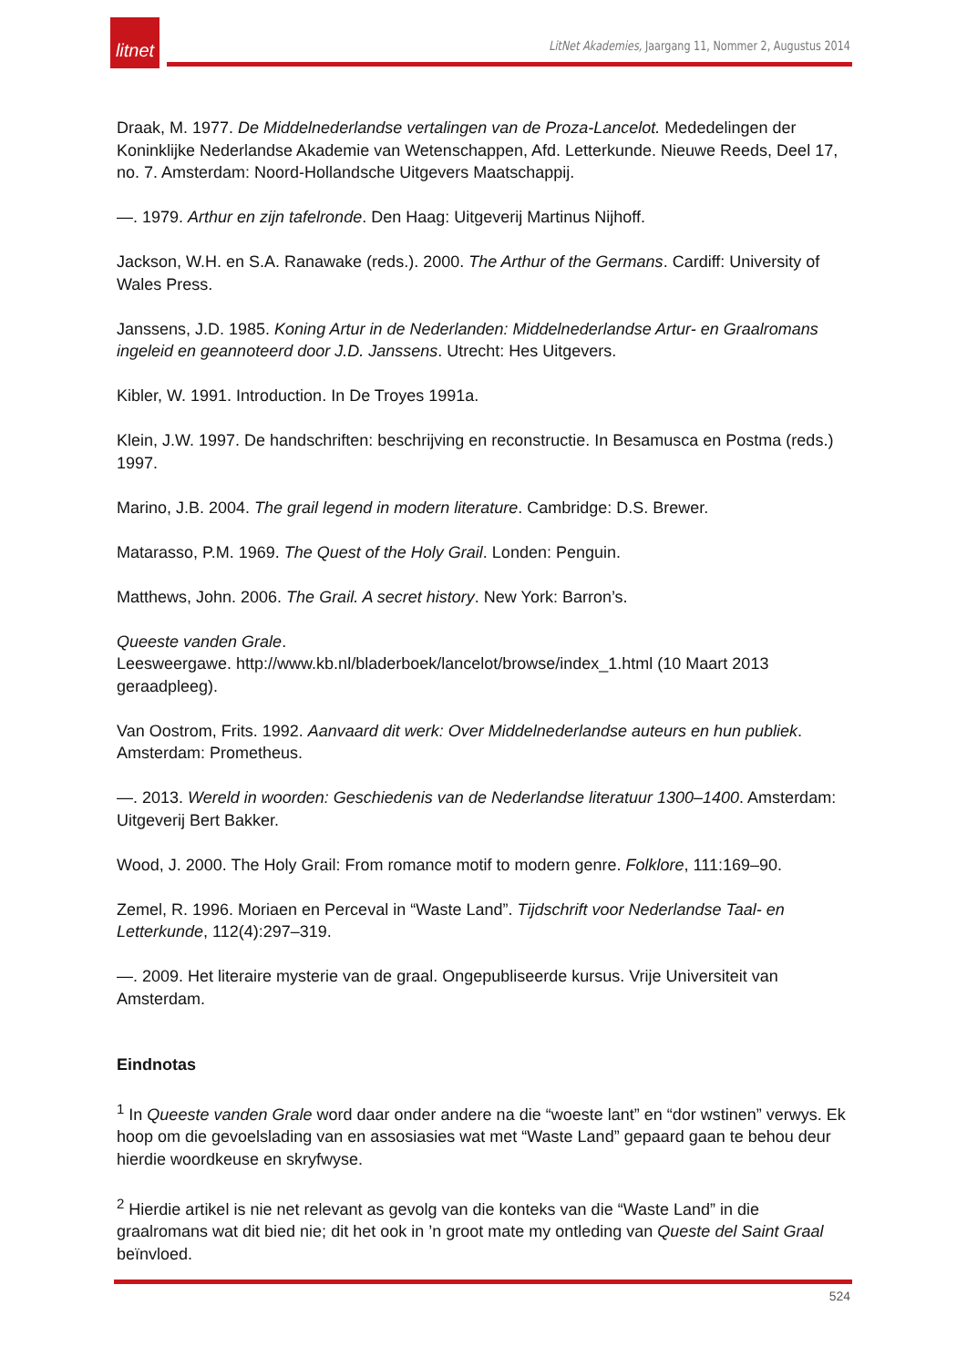litnet
LitNet Akademies, Jaargang 11, Nommer 2, Augustus 2014
Draak, M. 1977. De Middelnederlandse vertalingen van de Proza-Lancelot. Mededelingen der Koninklijke Nederlandse Akademie van Wetenschappen, Afd. Letterkunde. Nieuwe Reeds, Deel 17, no. 7. Amsterdam: Noord-Hollandsche Uitgevers Maatschappij.
—. 1979. Arthur en zijn tafelronde. Den Haag: Uitgeverij Martinus Nijhoff.
Jackson, W.H. en S.A. Ranawake (reds.). 2000. The Arthur of the Germans. Cardiff: University of Wales Press.
Janssens, J.D. 1985. Koning Artur in de Nederlanden: Middelnederlandse Artur- en Graalromans ingeleid en geannoteerd door J.D. Janssens. Utrecht: Hes Uitgevers.
Kibler, W. 1991. Introduction. In De Troyes 1991a.
Klein, J.W. 1997. De handschriften: beschrijving en reconstructie. In Besamusca en Postma (reds.) 1997.
Marino, J.B. 2004. The grail legend in modern literature. Cambridge: D.S. Brewer.
Matarasso, P.M. 1969. The Quest of the Holy Grail. Londen: Penguin.
Matthews, John. 2006. The Grail. A secret history. New York: Barron’s.
Queeste vanden Grale.
Leesweergawe. http://www.kb.nl/bladerboek/lancelot/browse/index_1.html (10 Maart 2013 geraadpleeg).
Van Oostrom, Frits. 1992. Aanvaard dit werk: Over Middelnederlandse auteurs en hun publiek. Amsterdam: Prometheus.
—. 2013. Wereld in woorden: Geschiedenis van de Nederlandse literatuur 1300–1400. Amsterdam: Uitgeverij Bert Bakker.
Wood, J. 2000. The Holy Grail: From romance motif to modern genre. Folklore, 111:169–90.
Zemel, R. 1996. Moriaen en Perceval in “Waste Land”. Tijdschrift voor Nederlandse Taal- en Letterkunde, 112(4):297–319.
—. 2009. Het literaire mysterie van de graal. Ongepubliseerde kursus. Vrije Universiteit van Amsterdam.
Eindnotas
<sup>1</sup> In Queeste vanden Grale word daar onder andere na die “woeste lant” en “dor wstinen” verwys. Ek hoop om die gevoelslading van en assosiasies wat met “Waste Land” gepaard gaan te behou deur hierdie woordkeuse en skryfwyse.
<sup>2</sup> Hierdie artikel is nie net relevant as gevolg van die konteks van die “Waste Land” in die graalromans wat dit bied nie; dit het ook in ’n groot mate my ontleding van Queste del Saint Graal beïnvloed.
524